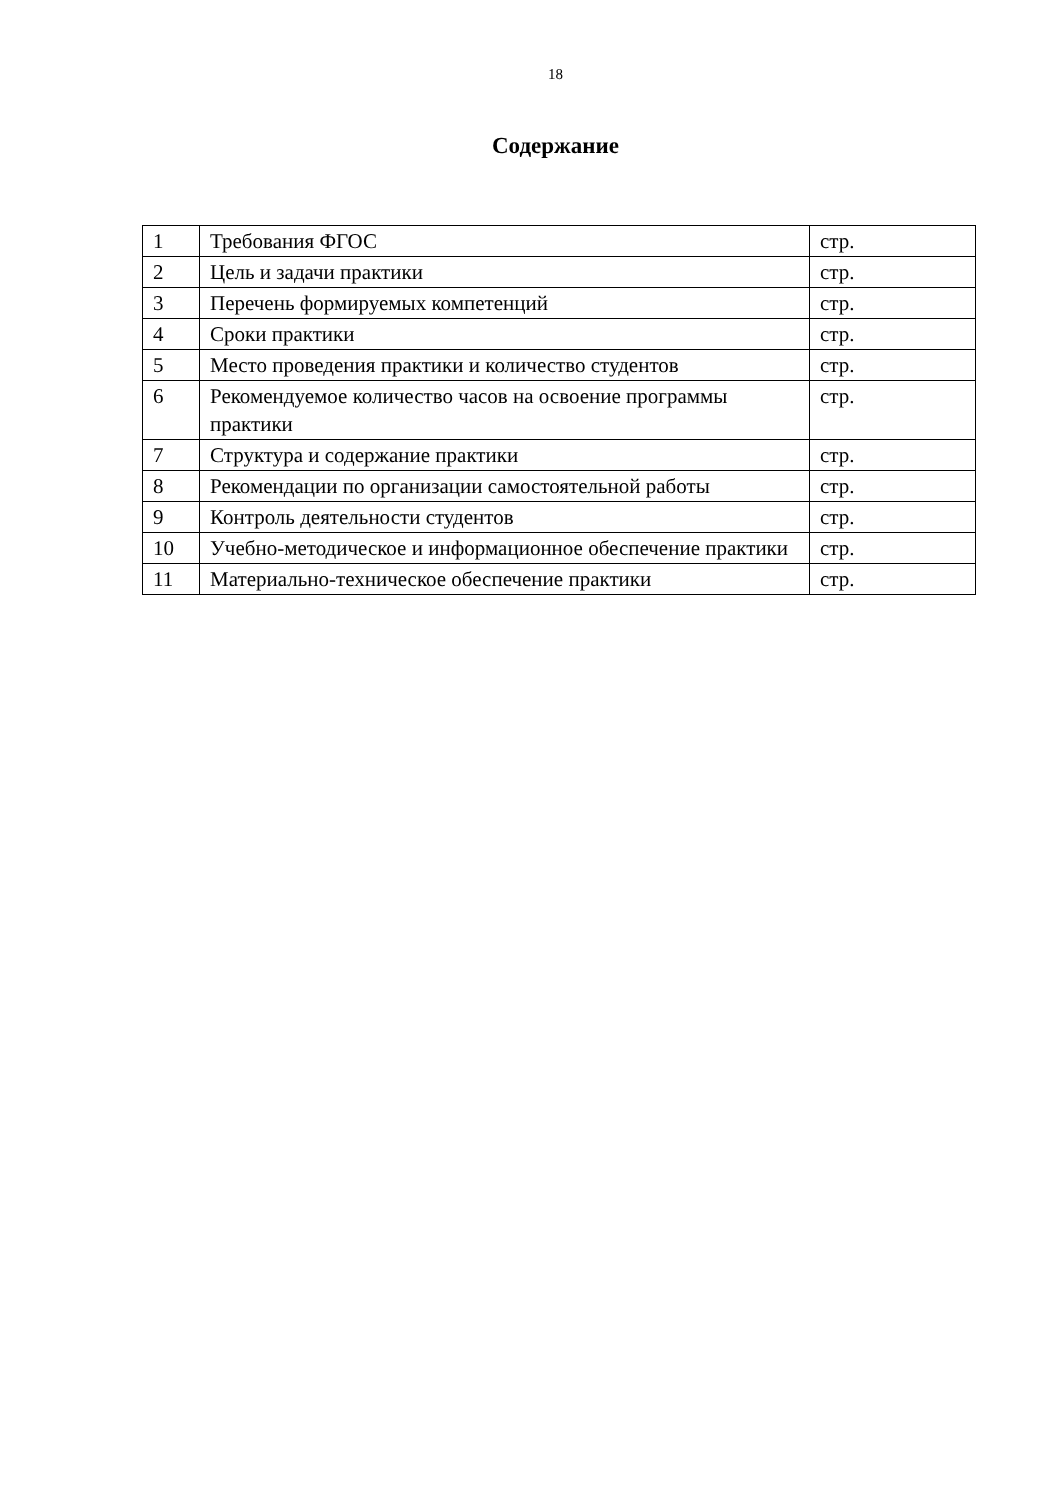18
Содержание
| 1 | Требования ФГОС | стр. |
| 2 | Цель и задачи практики | стр. |
| 3 | Перечень формируемых компетенций | стр. |
| 4 | Сроки практики | стр. |
| 5 | Место проведения практики и количество студентов | стр. |
| 6 | Рекомендуемое количество часов на освоение программы практики | стр. |
| 7 | Структура и содержание практики | стр. |
| 8 | Рекомендации по организации самостоятельной работы | стр. |
| 9 | Контроль деятельности студентов | стр. |
| 10 | Учебно-методическое и информационное обеспечение практики | стр. |
| 11 | Материально-техническое обеспечение практики | стр. |